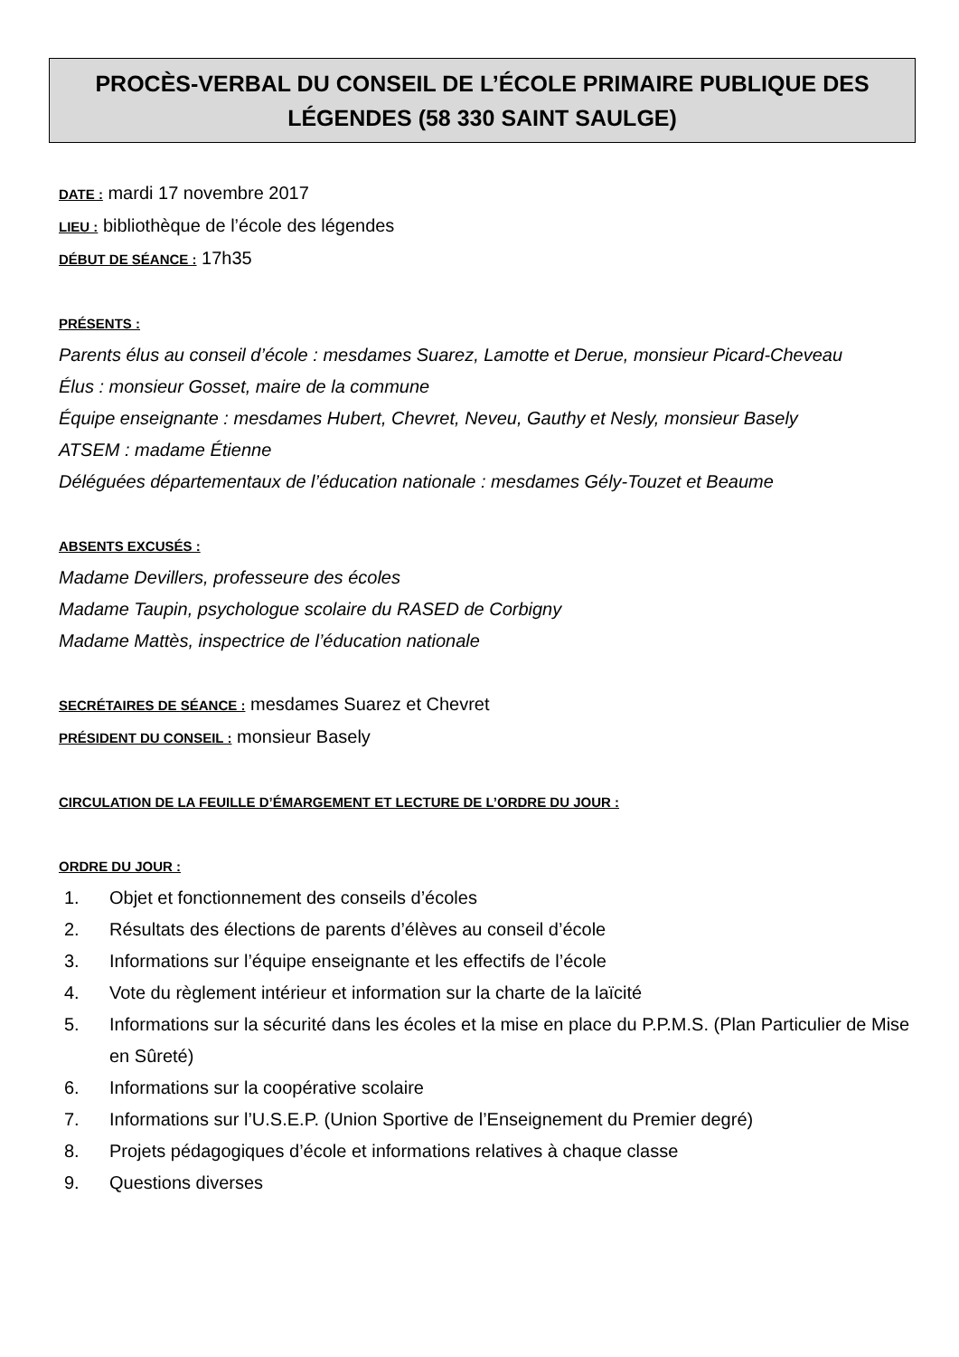PROCÈS-VERBAL DU CONSEIL DE L’ÉCOLE PRIMAIRE PUBLIQUE DES LÉGENDES (58 330 SAINT SAULGE)
DATE : mardi 17 novembre 2017
LIEU : bibliothèque de l’école des légendes
DÉBUT DE SÉANCE : 17h35
PRÉSENTS :
Parents élus au conseil d’école : mesdames Suarez, Lamotte et Derue, monsieur Picard-Cheveau
Élus : monsieur Gosset, maire de la commune
Équipe enseignante : mesdames Hubert, Chevret, Neveu, Gauthy et Nesly, monsieur Basely
ATSEM : madame Étienne
Déléguées départementaux de l’éducation nationale : mesdames Gély-Touzet et Beaume
ABSENTS EXCUSÉS :
Madame Devillers, professeure des écoles
Madame Taupin, psychologue scolaire du RASED de Corbigny
Madame Mattès, inspectrice de l’éducation nationale
SECRÉTAIRES DE SÉANCE : mesdames Suarez et Chevret
PRÉSIDENT DU CONSEIL : monsieur Basely
CIRCULATION DE LA FEUILLE D’ÉMARGEMENT ET LECTURE DE L’ORDRE DU JOUR :
ORDRE DU JOUR :
1. Objet et fonctionnement des conseils d’écoles
2. Résultats des élections de parents d’élèves au conseil d’école
3. Informations sur l’équipe enseignante et les effectifs de l’école
4. Vote du règlement intérieur et information sur la charte de la laïcité
5. Informations sur la sécurité dans les écoles et la mise en place du P.P.M.S. (Plan Particulier de Mise en Sûreté)
6. Informations sur la coopérative scolaire
7. Informations sur l’U.S.E.P. (Union Sportive de l’Enseignement du Premier degré)
8. Projets pédagogiques d’école et informations relatives à chaque classe
9. Questions diverses